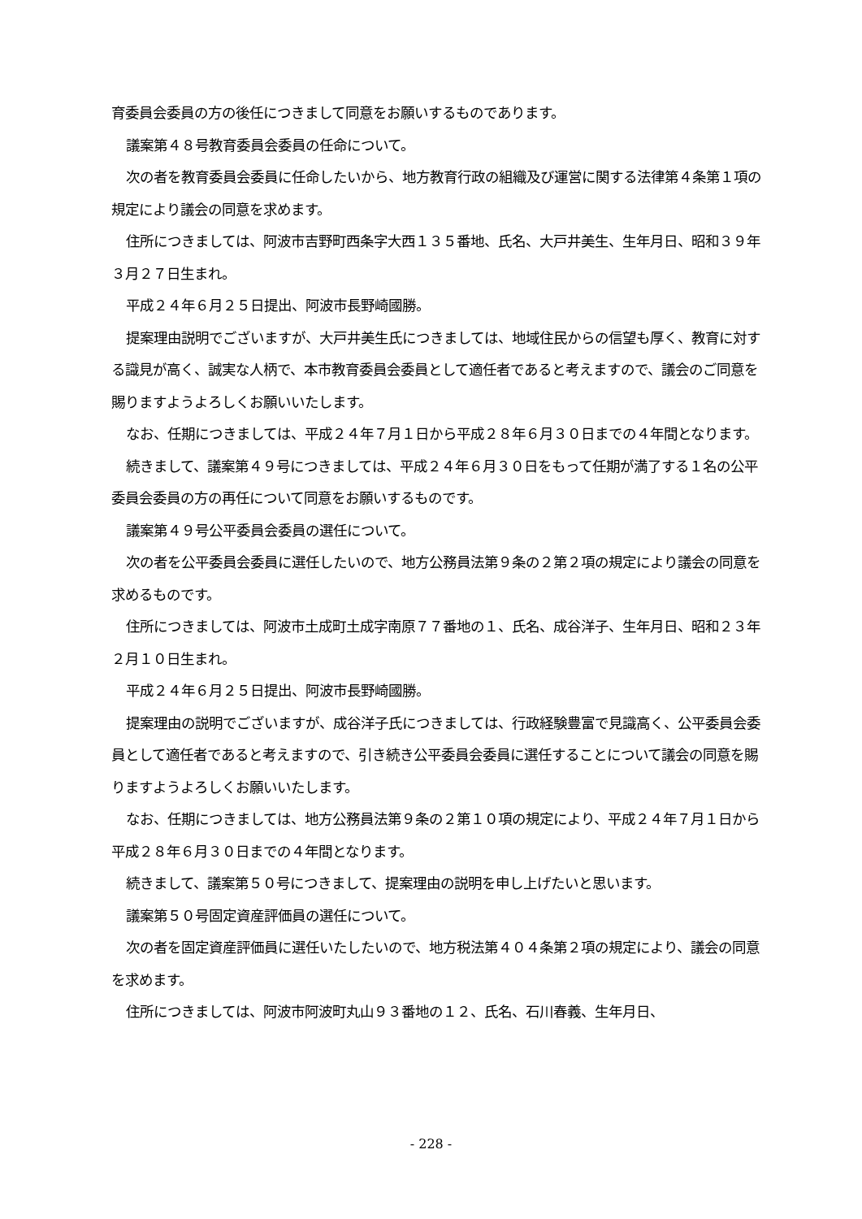育委員会委員の方の後任につきまして同意をお願いするものであります。
議案第４８号教育委員会委員の任命について。
次の者を教育委員会委員に任命したいから、地方教育行政の組織及び運営に関する法律第４条第１項の規定により議会の同意を求めます。
住所につきましては、阿波市吉野町西条字大西１３５番地、氏名、大戸井美生、生年月日、昭和３９年３月２７日生まれ。
平成２４年６月２５日提出、阿波市長野崎國勝。
提案理由説明でございますが、大戸井美生氏につきましては、地域住民からの信望も厚く、教育に対する識見が高く、誠実な人柄で、本市教育委員会委員として適任者であると考えますので、議会のご同意を賜りますようよろしくお願いいたします。
なお、任期につきましては、平成２４年７月１日から平成２８年６月３０日までの４年間となります。
続きまして、議案第４９号につきましては、平成２４年６月３０日をもって任期が満了する１名の公平委員会委員の方の再任について同意をお願いするものです。
議案第４９号公平委員会委員の選任について。
次の者を公平委員会委員に選任したいので、地方公務員法第９条の２第２項の規定により議会の同意を求めるものです。
住所につきましては、阿波市土成町土成字南原７７番地の１、氏名、成谷洋子、生年月日、昭和２３年２月１０日生まれ。
平成２４年６月２５日提出、阿波市長野崎國勝。
提案理由の説明でございますが、成谷洋子氏につきましては、行政経験豊富で見識高く、公平委員会委員として適任者であると考えますので、引き続き公平委員会委員に選任することについて議会の同意を賜りますようよろしくお願いいたします。
なお、任期につきましては、地方公務員法第９条の２第１０項の規定により、平成２４年７月１日から平成２８年６月３０日までの４年間となります。
続きまして、議案第５０号につきまして、提案理由の説明を申し上げたいと思います。
議案第５０号固定資産評価員の選任について。
次の者を固定資産評価員に選任いたしたいので、地方税法第４０４条第２項の規定により、議会の同意を求めます。
住所につきましては、阿波市阿波町丸山９３番地の１２、氏名、石川春義、生年月日、
- 228 -